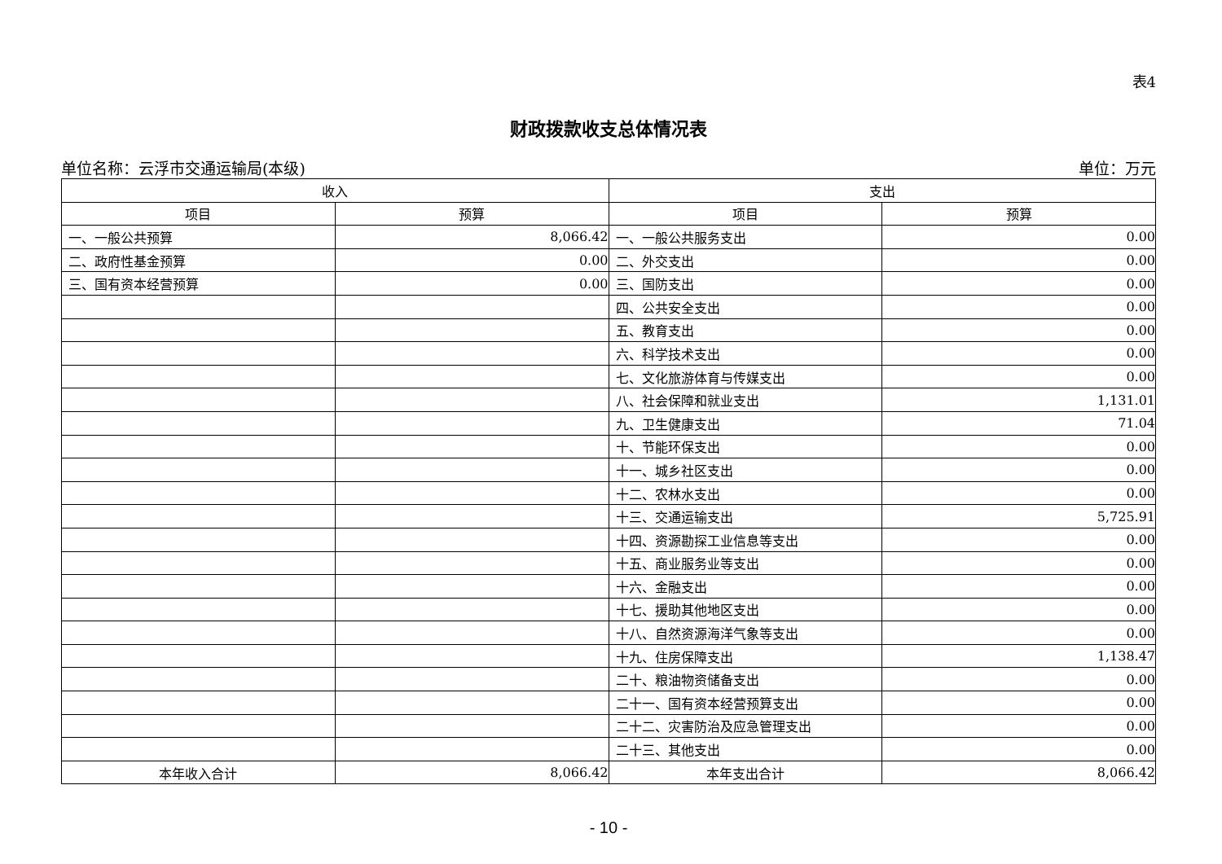表4
财政拨款收支总体情况表
单位名称：云浮市交通运输局(本级) 单位：万元
| 收入 | | 支出 | |
| --- | --- | --- | --- |
| 项目 | 预算 | 项目 | 预算 |
| 一、一般公共预算 | 8,066.42 | 一、一般公共服务支出 | 0.00 |
| 二、政府性基金预算 | 0.00 | 二、外交支出 | 0.00 |
| 三、国有资本经营预算 | 0.00 | 三、国防支出 | 0.00 |
| | | 四、公共安全支出 | 0.00 |
| | | 五、教育支出 | 0.00 |
| | | 六、科学技术支出 | 0.00 |
| | | 七、文化旅游体育与传媒支出 | 0.00 |
| | | 八、社会保障和就业支出 | 1,131.01 |
| | | 九、卫生健康支出 | 71.04 |
| | | 十、节能环保支出 | 0.00 |
| | | 十一、城乡社区支出 | 0.00 |
| | | 十二、农林水支出 | 0.00 |
| | | 十三、交通运输支出 | 5,725.91 |
| | | 十四、资源勘探工业信息等支出 | 0.00 |
| | | 十五、商业服务业等支出 | 0.00 |
| | | 十六、金融支出 | 0.00 |
| | | 十七、援助其他地区支出 | 0.00 |
| | | 十八、自然资源海洋气象等支出 | 0.00 |
| | | 十九、住房保障支出 | 1,138.47 |
| | | 二十、粮油物资储备支出 | 0.00 |
| | | 二十一、国有资本经营预算支出 | 0.00 |
| | | 二十二、灾害防治及应急管理支出 | 0.00 |
| | | 二十三、其他支出 | 0.00 |
| 本年收入合计 | 8,066.42 | 本年支出合计 | 8,066.42 |
- 10 -